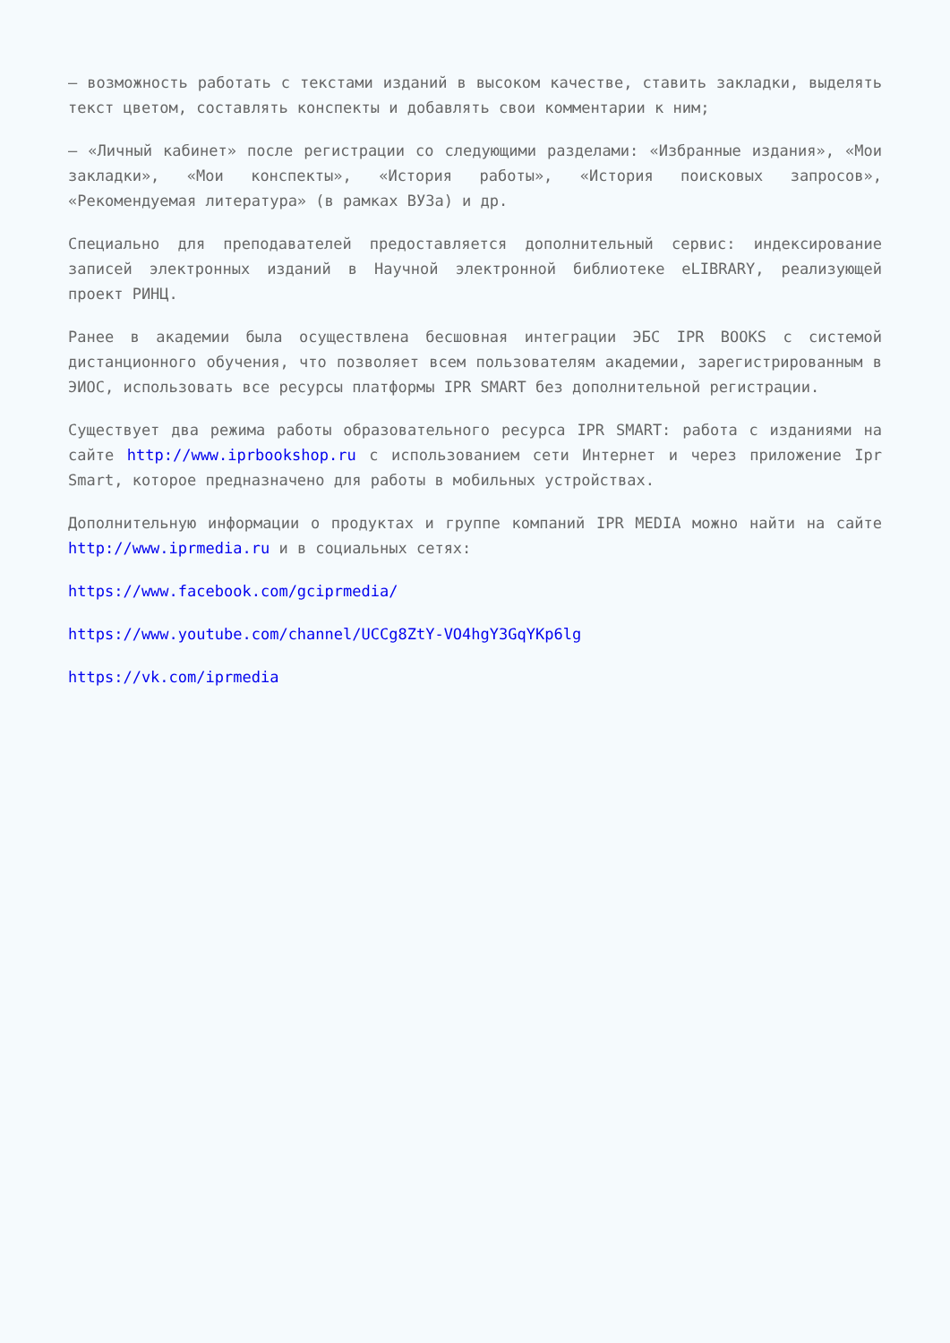— возможность работать с текстами изданий в высоком качестве, ставить закладки, выделять текст цветом, составлять конспекты и добавлять свои комментарии к ним;
— «Личный кабинет» после регистрации со следующими разделами: «Избранные издания», «Мои закладки», «Мои конспекты», «История работы», «История поисковых запросов», «Рекомендуемая литература» (в рамках ВУЗа) и др.
Специально для преподавателей предоставляется дополнительный сервис: индексирование записей электронных изданий в Научной электронной библиотеке eLIBRARY, реализующей проект РИНЦ.
Ранее в академии была осуществлена бесшовная интеграции ЭБС IPR BOOKS с системой дистанционного обучения, что позволяет всем пользователям академии, зарегистрированным в ЭИОС, использовать все ресурсы платформы IPR SMART без дополнительной регистрации.
Существует два режима работы образовательного ресурса IPR SMART: работа с изданиями на сайте http://www.iprbookshop.ru с использованием сети Интернет и через приложение Ipr Smart, которое предназначено для работы в мобильных устройствах.
Дополнительную информации о продуктах и группе компаний IPR MEDIA можно найти на сайте http://www.iprmedia.ru и в социальных сетях:
https://www.facebook.com/gciprmedia/
https://www.youtube.com/channel/UCCg8ZtY-VO4hgY3GqYKp6lg
https://vk.com/iprmedia